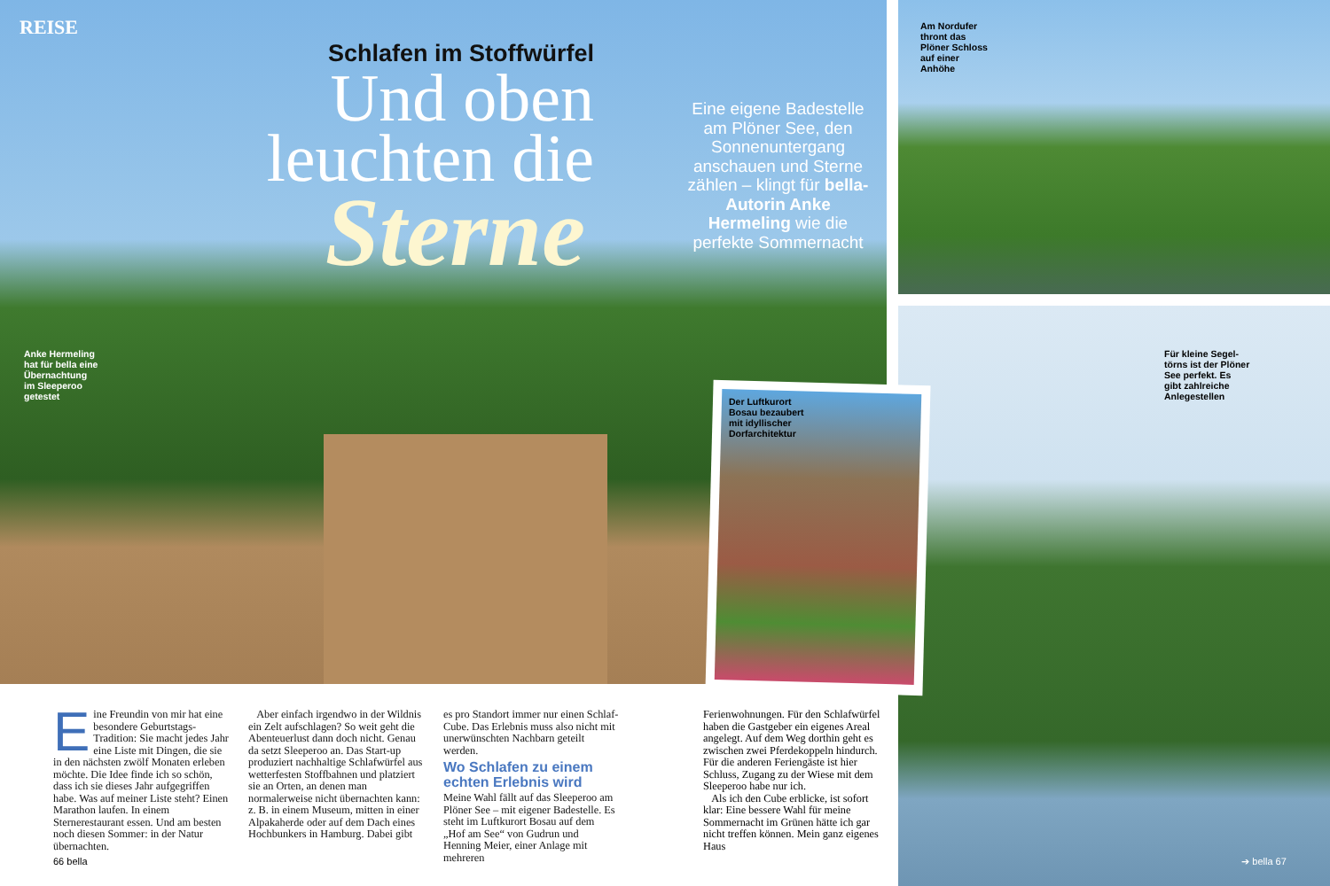REISE
Schlafen im Stoffwürfel
Und oben
leuchten die
Sterne
Eine eigene Badestelle am Plöner See, den Sonnenuntergang anschauen und Sterne zählen – klingt für bella-Autorin Anke Hermeling wie die perfekte Sommernacht
Anke Hermeling
hat für bella eine
Übernachtung
im Sleeperoo
getestet
Am Nordufer
thront das
Plöner Schloss
auf einer
Anhöhe
Der Luftkurort
Bosau bezaubert
mit idyllischer
Dorfarchitektur
Für kleine Segel-
törns ist der Plöner
See perfekt. Es
gibt zahlreiche
Anlegestellen
Eine Freundin von mir hat eine besondere Geburtstags-Tradition: Sie macht jedes Jahr eine Liste mit Dingen, die sie in den nächsten zwölf Monaten erleben möchte. Die Idee finde ich so schön, dass ich sie dieses Jahr aufgegriffen habe. Was auf meiner Liste steht? Einen Marathon laufen. In einem Sternerestaurant essen. Und am besten noch diesen Sommer: in der Natur übernachten.
Aber einfach irgendwo in der Wildnis ein Zelt aufschlagen? So weit geht die Abenteuerlust dann doch nicht. Genau da setzt Sleeperoo an. Das Start-up produziert nachhaltige Schlafwürfel aus wetterfesten Stoffbahnen und platziert sie an Orten, an denen man normalerweise nicht übernachten kann: z. B. in einem Museum, mitten in einer Alpakaherde oder auf dem Dach eines Hochbunkers in Hamburg. Dabei gibt
es pro Standort immer nur einen Schlaf-Cube. Das Erlebnis muss also nicht mit unerwünschten Nachbarn geteilt werden.
Wo Schlafen zu einem echten Erlebnis wird
Meine Wahl fällt auf das Sleeperoo am Plöner See – mit eigener Badestelle. Es steht im Luftkurort Bosau auf dem „Hof am See“ von Gudrun und Henning Meier, einer Anlage mit mehreren
Ferienwohnungen. Für den Schlafwürfel haben die Gastgeber ein eigenes Areal angelegt. Auf dem Weg dorthin geht es zwischen zwei Pferdekoppeln hindurch. Für die anderen Feriengäste ist hier Schluss, Zugang zu der Wiese mit dem Sleeperoo habe nur ich.
Als ich den Cube erblicke, ist sofort klar: Eine bessere Wahl für meine Sommernacht im Grünen hätte ich gar nicht treffen können. Mein ganz eigenes Haus
66 bella ➔ bella 67